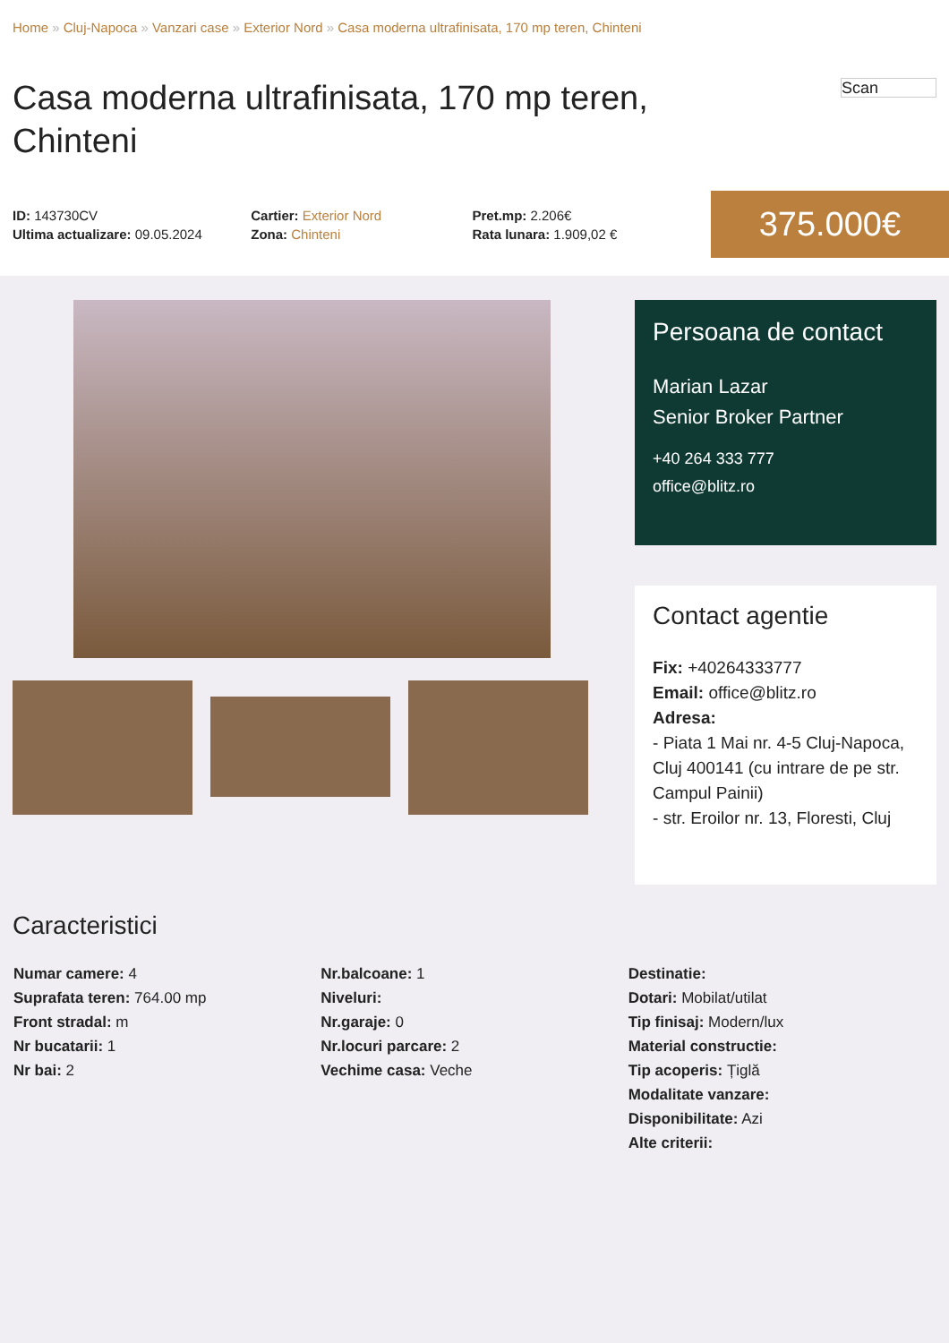Home » Cluj-Napoca » Vanzari case » Exterior Nord » Casa moderna ultrafinisata, 170 mp teren, Chinteni
Casa moderna ultrafinisata, 170 mp teren, Chinteni
Scan
ID: 143730CV
Ultima actualizare: 09.05.2024
Cartier: Exterior Nord
Zona: Chinteni
Pret.mp: 2.206€
Rata lunara: 1.909,02 €
375.000€
Persoana de contact
Marian Lazar
Senior Broker Partner
+40 264 333 777
office@blitz.ro
Contact agentie
Fix: +40264333777
Email: office@blitz.ro
Adresa:
- Piata 1 Mai nr. 4-5 Cluj-Napoca, Cluj 400141 (cu intrare de pe str. Campul Painii)
- str. Eroilor nr. 13, Floresti, Cluj
Caracteristici
Numar camere: 4
Suprafata teren: 764.00 mp
Front stradal: m
Nr bucatarii: 1
Nr bai: 2
Nr.balcoane: 1
Niveluri:
Nr.garaje: 0
Nr.locuri parcare: 2
Vechime casa: Veche
Destinatie:
Dotari: Mobilat/utilat
Tip finisaj: Modern/lux
Material constructie:
Tip acoperis: Țiglă
Modalitate vanzare:
Disponibilitate: Azi
Alte criterii: